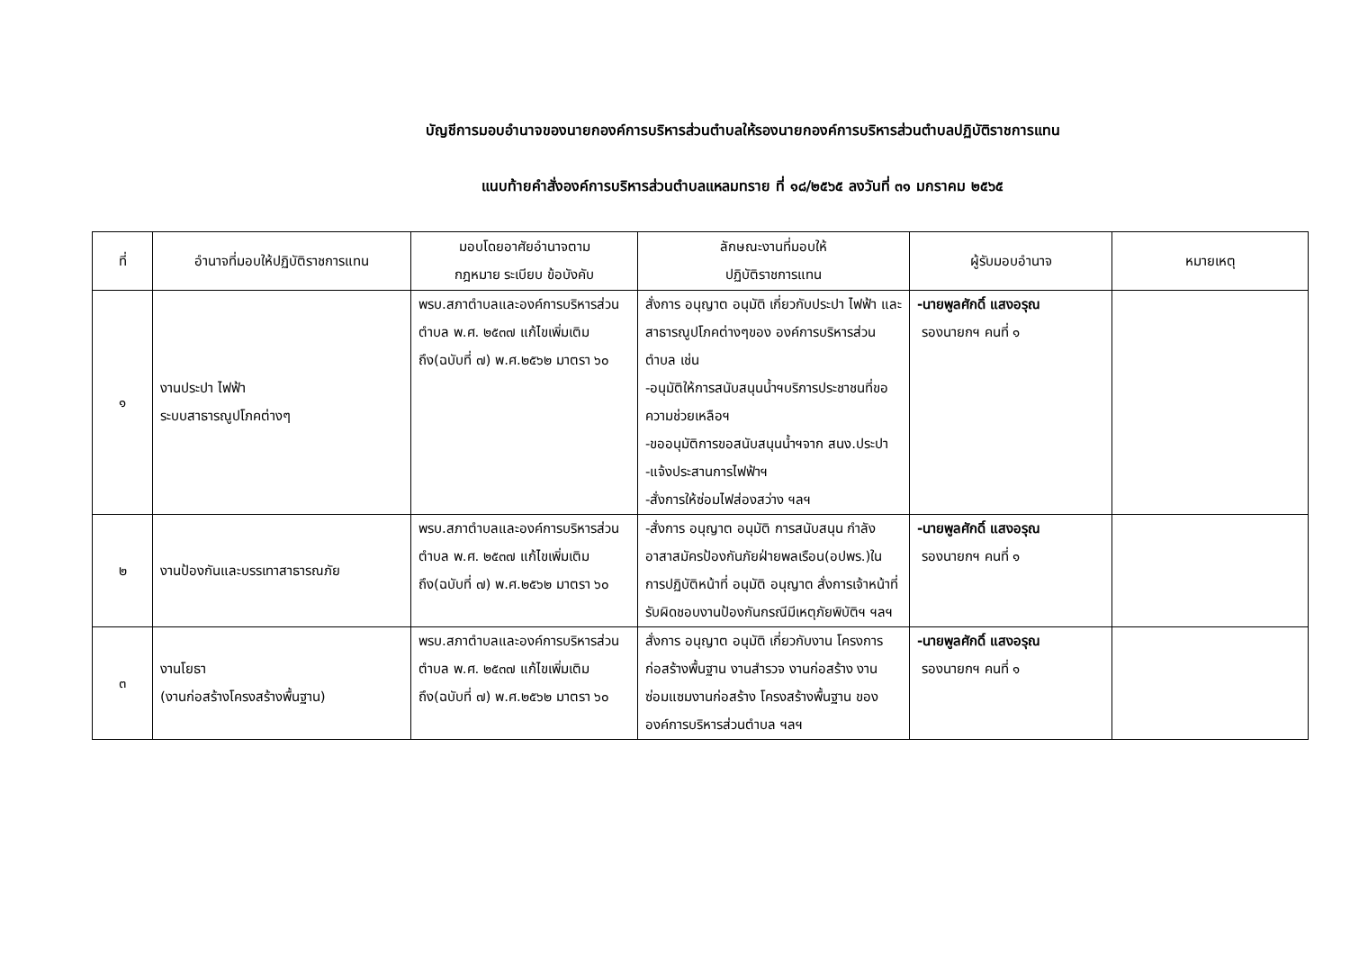บัญชีการมอบอำนาจของนายกองค์การบริหารส่วนตำบลให้รองนายกองค์การบริหารส่วนตำบลปฏิบัติราชการแทน
แนบท้ายคำสั่งองค์การบริหารส่วนตำบลแหลมทราย ที่ ๑๘/๒๕๖๕ ลงวันที่ ๓๑ มกราคม ๒๕๖๕
| ที่ | อำนาจที่มอบให้ปฏิบัติราชการแทน | มอบโดยอาศัยอำนาจตาม กฎหมาย ระเบียบ ข้อบังคับ | ลักษณะงานที่มอบให้ ปฏิบัติราชการแทน | ผู้รับมอบอำนาจ | หมายเหตุ |
| --- | --- | --- | --- | --- | --- |
| ๑ | งานประปา ไฟฟ้า ระบบสาธารณูปโภคต่างๆ | พรบ.สภาตำบลและองค์การบริหารส่วนตำบล พ.ศ. ๒๕๓๗ แก้ไขเพิ่มเติมถึง(ฉบับที่ ๗) พ.ศ.๒๕๖๒ มาตรา ๖๐ | สั่งการ อนุญาต อนุมัติ เกี่ยวกับประปา ไฟฟ้า และสาธารณูปโภคต่างๆของ องค์การบริหารส่วนตำบล เช่น -อนุมัติให้การสนับสนุนน้ำฯบริการประชาชนที่ขอความช่วยเหลือฯ -ขออนุมัติการขอสนับสนุนน้ำฯจาก สนง.ประปา -แจ้งประสานการไฟฟ้าฯ -สั่งการให้ซ่อมไฟส่องสว่าง ฯลฯ | -นายพูลศักดิ์ แสงอรุณ รองนายกฯ คนที่ ๑ | |
| ๒ | งานป้องกันและบรรเทาสาธารณภัย | พรบ.สภาตำบลและองค์การบริหารส่วนตำบล พ.ศ. ๒๕๓๗ แก้ไขเพิ่มเติมถึง(ฉบับที่ ๗) พ.ศ.๒๕๖๒ มาตรา ๖๐ | -สั่งการ อนุญาต อนุมัติ การสนับสนุน กำลังอาสาสมัครป้องกันภัยฝ่ายพลเรือน(อปพร.)ในการปฏิบัติหน้าที่ อนุมัติ อนุญาต สั่งการเจ้าหน้าที่รับผิดชอบงานป้องกันกรณีมีเหตุภัยพิบัติฯ ฯลฯ | -นายพูลศักดิ์ แสงอรุณ รองนายกฯ คนที่ ๑ | |
| ๓ | งานโยธา (งานก่อสร้างโครงสร้างพื้นฐาน) | พรบ.สภาตำบลและองค์การบริหารส่วนตำบล พ.ศ. ๒๕๓๗ แก้ไขเพิ่มเติมถึง(ฉบับที่ ๗) พ.ศ.๒๕๖๒ มาตรา ๖๐ | สั่งการ อนุญาต อนุมัติ เกี่ยวกับงาน โครงการก่อสร้างพื้นฐาน งานสำรวจ งานก่อสร้าง งานซ่อมแซมงานก่อสร้าง โครงสร้างพื้นฐาน ขององค์การบริหารส่วนตำบล ฯลฯ | -นายพูลศักดิ์ แสงอรุณ รองนายกฯ คนที่ ๑ | |